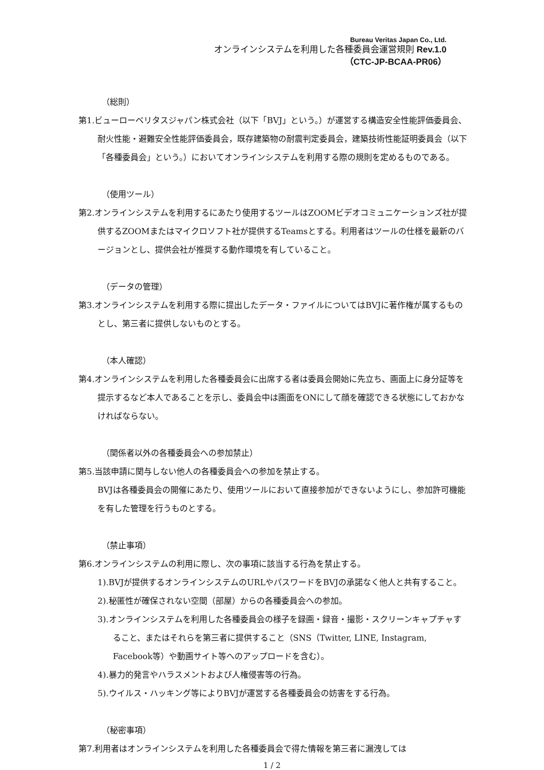Bureau Veritas Japan Co., Ltd.
オンラインシステムを利用した各種委員会運営規則 Rev.1.0
（CTC-JP-BCAA-PR06）
（総則）
第1.ビューローベリタスジャパン株式会社（以下「BVJ」という。）が運営する構造安全性能評価委員会、耐火性能・避難安全性能評価委員会，既存建築物の耐震判定委員会，建築技術性能証明委員会（以下「各種委員会」という。）においてオンラインシステムを利用する際の規則を定めるものである。
（使用ツール）
第2.オンラインシステムを利用するにあたり使用するツールはZOOMビデオコミュニケーションズ社が提供するZOOMまたはマイクロソフト社が提供するTeamsとする。利用者はツールの仕様を最新のバージョンとし、提供会社が推奨する動作環境を有していること。
（データの管理）
第3.オンラインシステムを利用する際に提出したデータ・ファイルについてはBVJに著作権が属するものとし、第三者に提供しないものとする。
（本人確認）
第4.オンラインシステムを利用した各種委員会に出席する者は委員会開始に先立ち、画面上に身分証等を提示するなど本人であることを示し、委員会中は画面をONにして顔を確認できる状態にしておかなければならない。
（関係者以外の各種委員会への参加禁止）
第5.当該申請に関与しない他人の各種委員会への参加を禁止する。
BVJは各種委員会の開催にあたり、使用ツールにおいて直接参加ができないようにし、参加許可機能を有した管理を行うものとする。
（禁止事項）
第6.オンラインシステムの利用に際し、次の事項に該当する行為を禁止する。
1).BVJが提供するオンラインシステムのURLやパスワードをBVJの承諾なく他人と共有すること。
2).秘匿性が確保されない空間（部屋）からの各種委員会への参加。
3).オンラインシステムを利用した各種委員会の様子を録画・録音・撮影・スクリーンキャプチャすること、またはそれらを第三者に提供すること（SNS（Twitter, LINE, Instagram, Facebook等）や動画サイト等へのアップロードを含む）。
4).暴力的発言やハラスメントおよび人権侵害等の行為。
5).ウイルス・ハッキング等によりBVJが運営する各種委員会の妨害をする行為。
（秘密事項）
第7.利用者はオンラインシステムを利用した各種委員会で得た情報を第三者に漏洩しては
1 / 2